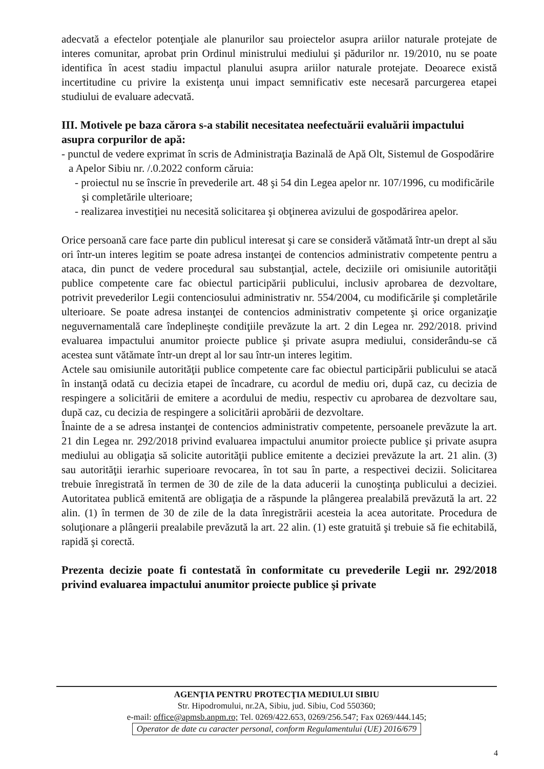adecvată a efectelor potenţiale ale planurilor sau proiectelor asupra ariilor naturale protejate de interes comunitar, aprobat prin Ordinul ministrului mediului şi pădurilor nr. 19/2010, nu se poate identifica în acest stadiu impactul planului asupra ariilor naturale protejate. Deoarece există incertitudine cu privire la existenţa unui impact semnificativ este necesară parcurgerea etapei studiului de evaluare adecvată.
III. Motivele pe baza cărora s-a stabilit necesitatea neefectuării evaluării impactului asupra corpurilor de apă:
- punctul de vedere exprimat în scris de Administraţia Bazinală de Apă Olt, Sistemul de Gospodărire a Apelor Sibiu nr. /.0.2022 conform căruia:
- proiectul nu se înscrie în prevederile art. 48 şi 54 din Legea apelor nr. 107/1996, cu modificările şi completările ulterioare;
- realizarea investiţiei nu necesită solicitarea şi obţinerea avizului de gospodărirea apelor.
Orice persoană care face parte din publicul interesat şi care se consideră vătămată într-un drept al său ori într-un interes legitim se poate adresa instanţei de contencios administrativ competente pentru a ataca, din punct de vedere procedural sau substanţial, actele, deciziile ori omisiunile autorităţii publice competente care fac obiectul participării publicului, inclusiv aprobarea de dezvoltare, potrivit prevederilor Legii contenciosului administrativ nr. 554/2004, cu modificările şi completările ulterioare. Se poate adresa instanţei de contencios administrativ competente şi orice organizaţie neguvernamentală care îndeplineşte condiţiile prevăzute la art. 2 din Legea nr. 292/2018. privind evaluarea impactului anumitor proiecte publice şi private asupra mediului, considerându-se că acestea sunt vătămate într-un drept al lor sau într-un interes legitim.
Actele sau omisiunile autorităţii publice competente care fac obiectul participării publicului se atacă în instanţă odată cu decizia etapei de încadrare, cu acordul de mediu ori, după caz, cu decizia de respingere a solicitării de emitere a acordului de mediu, respectiv cu aprobarea de dezvoltare sau, după caz, cu decizia de respingere a solicitării aprobării de dezvoltare.
Înainte de a se adresa instanţei de contencios administrativ competente, persoanele prevăzute la art. 21 din Legea nr. 292/2018 privind evaluarea impactului anumitor proiecte publice şi private asupra mediului au obligaţia să solicite autorităţii publice emitente a deciziei prevăzute la art. 21 alin. (3) sau autorităţii ierarhic superioare revocarea, în tot sau în parte, a respectivei decizii. Solicitarea trebuie înregistrată în termen de 30 de zile de la data aducerii la cunoştinţa publicului a deciziei. Autoritatea publică emitentă are obligaţia de a răspunde la plângerea prealabilă prevăzută la art. 22 alin. (1) în termen de 30 de zile de la data înregistrării acesteia la acea autoritate. Procedura de soluţionare a plângerii prealabile prevăzută la art. 22 alin. (1) este gratuită şi trebuie să fie echitabilă, rapidă şi corectă.
Prezenta decizie poate fi contestată în conformitate cu prevederile Legii nr. 292/2018 privind evaluarea impactului anumitor proiecte publice şi private
AGENŢIA PENTRU PROTECŢIA MEDIULUI SIBIU
Str. Hipodromului, nr.2A, Sibiu, jud. Sibiu, Cod 550360;
e-mail: office@apmsb.anpm.ro; Tel. 0269/422.653, 0269/256.547; Fax 0269/444.145;
Operator de date cu caracter personal, conform Regulamentului (UE) 2016/679
4